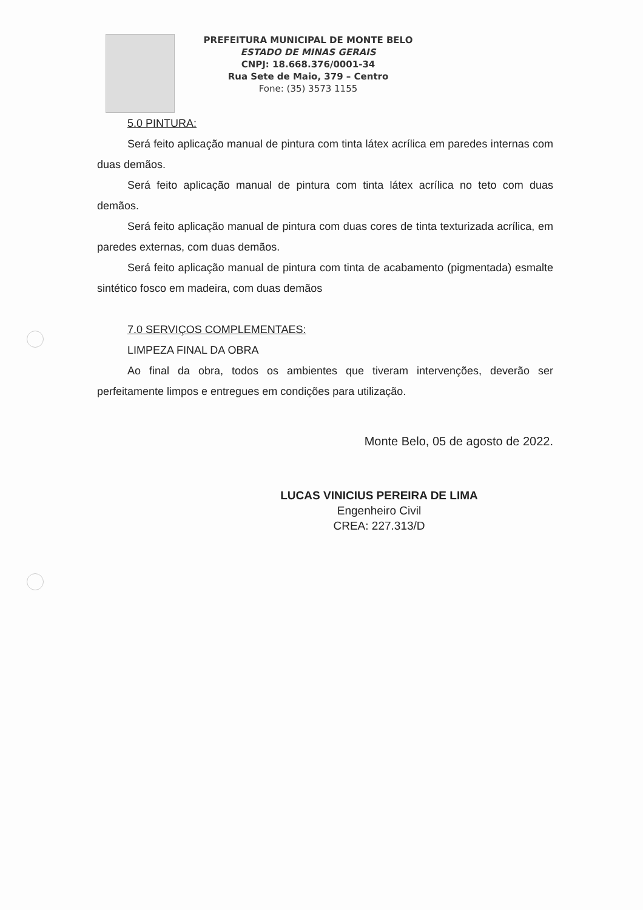PREFEITURA MUNICIPAL DE MONTE BELO
ESTADO DE MINAS GERAIS
CNPJ: 18.668.376/0001-34
Rua Sete de Maio, 379 – Centro
Fone: (35) 3573 1155
5.0 PINTURA:
Será feito aplicação manual de pintura com tinta látex acrílica em paredes internas com duas demãos.
Será feito aplicação manual de pintura com tinta látex acrílica no teto com duas demãos.
Será feito aplicação manual de pintura com duas cores de tinta texturizada acrílica, em paredes externas, com duas demãos.
Será feito aplicação manual de pintura com tinta de acabamento (pigmentada) esmalte sintético fosco em madeira, com duas demãos
7.0 SERVIÇOS COMPLEMENTAES:
LIMPEZA FINAL DA OBRA
Ao final da obra, todos os ambientes que tiveram intervenções, deverão ser perfeitamente limpos e entregues em condições para utilização.
Monte Belo, 05 de agosto de 2022.
LUCAS VINICIUS PEREIRA DE LIMA
Engenheiro Civil
CREA: 227.313/D